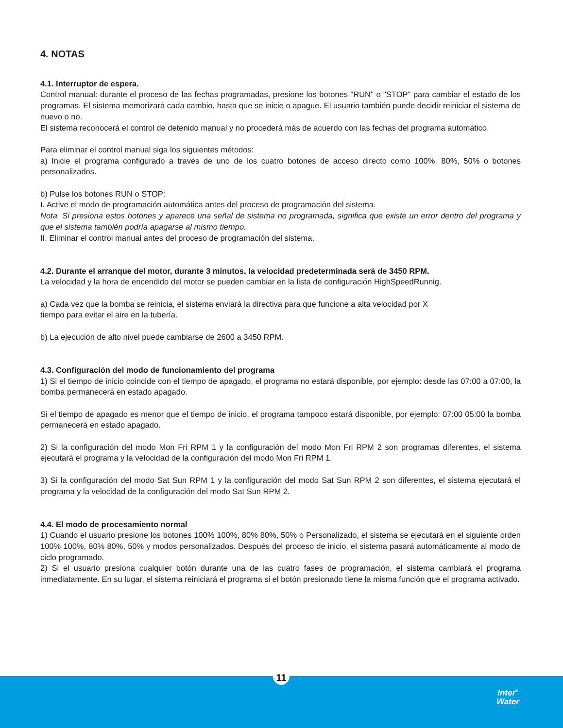4. NOTAS
4.1. Interruptor de espera.
Control manual: durante el proceso de las fechas programadas, presione los botones "RUN" o "STOP" para cambiar el estado de los programas. El sistema memorizará cada cambio, hasta que se inicie o apague. El usuario también puede decidir reiniciar el sistema de nuevo o no.
El sistema reconocerá el control de detenido manual y no procederá más de acuerdo con las fechas del programa automático.
Para eliminar el control manual siga los siguientes métodos:
a) Inicie el programa configurado a través de uno de los cuatro botones de acceso directo como 100%, 80%, 50% o botones personalizados.
b) Pulse los botones RUN o STOP:
I. Active el modo de programación automática antes del proceso de programación del sistema.
Nota. Si presiona estos botones y aparece una señal de sistema no programada, significa que existe un error dentro del programa y que el sistema también podría apagarse al mismo tiempo.
II. Eliminar el control manual antes del proceso de programación del sistema.
4.2. Durante el arranque del motor, durante 3 minutos, la velocidad predeterminada será de 3450 RPM.
La velocidad y la hora de encendido del motor se pueden cambiar en la lista de configuración HighSpeedRunnig.
a) Cada vez que la bomba se reinicia, el sistema enviará la directiva para que funcione a alta velocidad por X
tiempo para evitar el aire en la tubería.
b) La ejecución de alto nivel puede cambiarse de 2600 a 3450 RPM.
4.3. Configuración del modo de funcionamiento del programa
1) Si el tiempo de inicio coincide con el tiempo de apagado, el programa no estará disponible, por ejemplo: desde las 07:00 a 07:00, la bomba permanecerá en estado apagado.
Si el tiempo de apagado es menor que el tiempo de inicio, el programa tampoco estará disponible, por ejemplo: 07:00 05:00 la bomba permanecerá en estado apagado.
2) Si la configuración del modo Mon Fri RPM 1 y la configuración del modo Mon Fri RPM 2 son programas diferentes, el sistema ejecutará el programa y la velocidad de la configuración del modo Mon Fri RPM 1.
3) Si la configuración del modo Sat Sun RPM 1 y la configuración del modo Sat Sun RPM 2 son diferentes, el sistema ejecutará el programa y la velocidad de la configuración del modo Sat Sun RPM 2.
4.4. El modo de procesamiento normal
1) Cuando el usuario presione los botones 100% 100%, 80% 80%, 50% o Personalizado, el sistema se ejecutará en el siguiente orden 100% 100%, 80% 80%, 50% y modos personalizados. Después del proceso de inicio, el sistema pasará automáticamente al modo de ciclo programado.
2) Si el usuario presiona cualquier botón durante una de las cuatro fases de programación, el sistema cambiará el programa inmediatamente. En su lugar, el sistema reiniciará el programa si el botón presionado tiene la misma función que el programa activado.
Inter<sup>®</sup>
Water
11